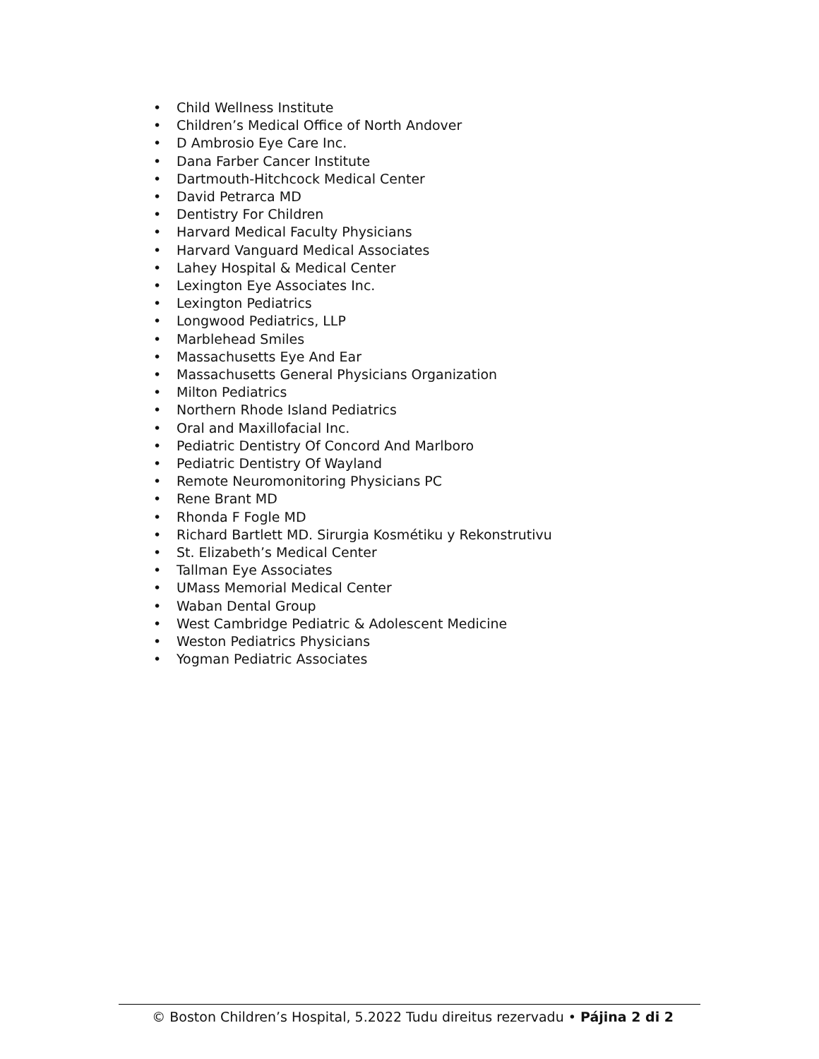• Child Wellness Institute
• Children’s Medical Office of North Andover
• D Ambrosio Eye Care Inc.
• Dana Farber Cancer Institute
• Dartmouth-Hitchcock Medical Center
• David Petrarca MD
• Dentistry For Children
• Harvard Medical Faculty Physicians
• Harvard Vanguard Medical Associates
• Lahey Hospital & Medical Center
• Lexington Eye Associates Inc.
• Lexington Pediatrics
• Longwood Pediatrics, LLP
• Marblehead Smiles
• Massachusetts Eye And Ear
• Massachusetts General Physicians Organization
• Milton Pediatrics
• Northern Rhode Island Pediatrics
• Oral and Maxillofacial Inc.
• Pediatric Dentistry Of Concord And Marlboro
• Pediatric Dentistry Of Wayland
• Remote Neuromonitoring Physicians PC
• Rene Brant MD
• Rhonda F Fogle MD
• Richard Bartlett MD. Sirurgia Kosmétiku y Rekonstrutivu
• St. Elizabeth’s Medical Center
• Tallman Eye Associates
• UMass Memorial Medical Center
• Waban Dental Group
• West Cambridge Pediatric & Adolescent Medicine
• Weston Pediatrics Physicians
• Yogman Pediatric Associates
© Boston Children’s Hospital, 5.2022 Tudu direitus rezervadu • Pájina 2 di 2